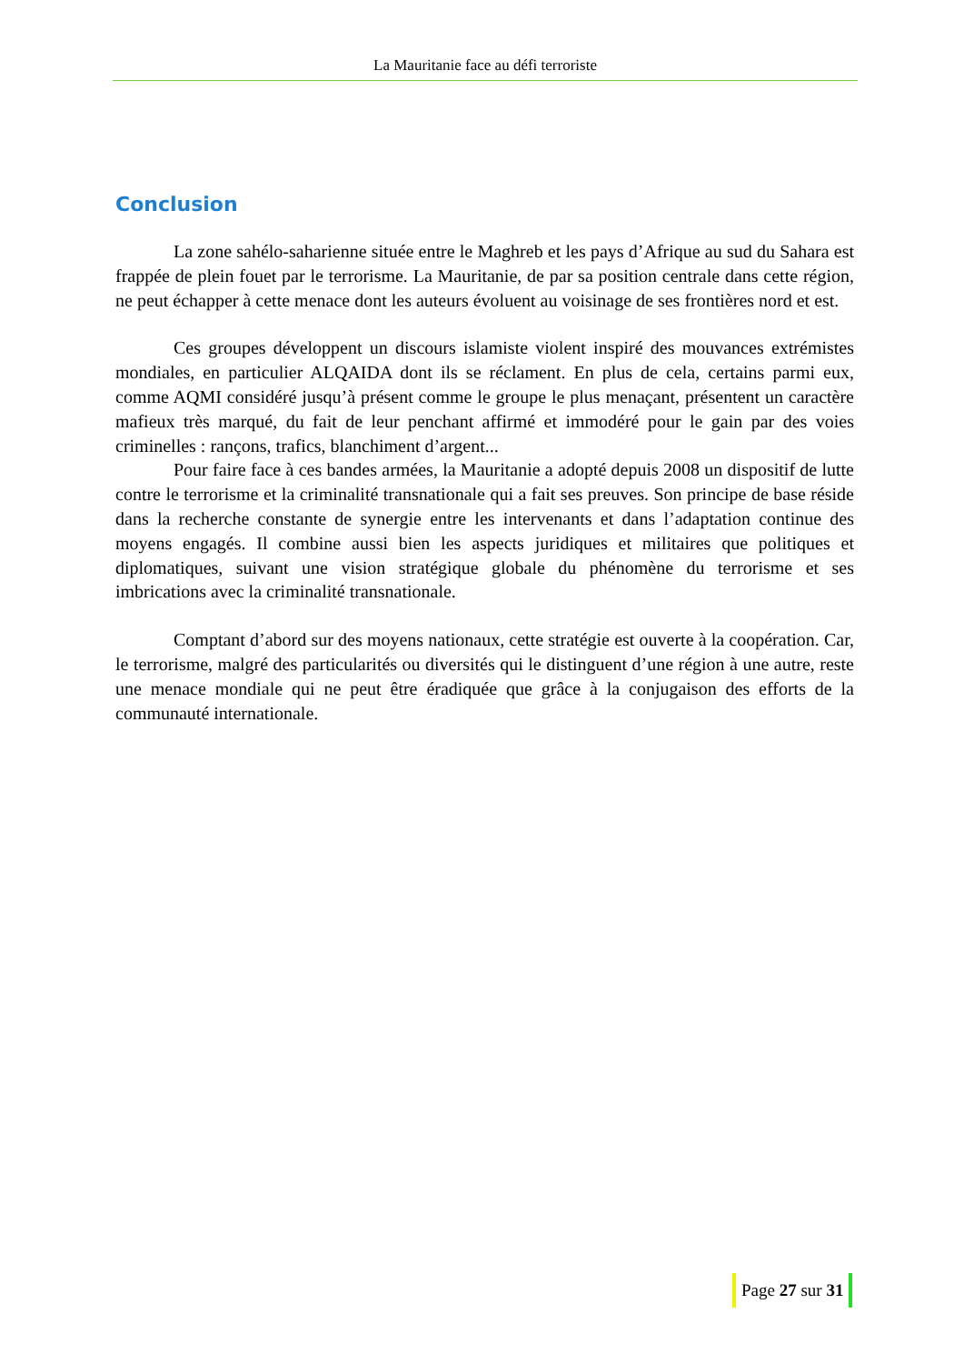La Mauritanie face au défi terroriste
Conclusion
La zone sahélo-saharienne située entre le Maghreb et les pays d’Afrique au sud du Sahara est frappée de plein fouet par le terrorisme. La Mauritanie, de par sa position centrale dans cette région, ne peut échapper à cette menace dont les auteurs évoluent au voisinage de ses frontières nord et est.
Ces groupes développent un discours islamiste violent inspiré des mouvances extrémistes mondiales, en particulier ALQAIDA dont ils se réclament. En plus de cela, certains parmi eux, comme AQMI considéré jusqu’à présent comme le groupe le plus menaçant, présentent un caractère mafieux très marqué, du fait de leur penchant affirmé et immodéré pour le gain par des voies criminelles : rançons, trafics, blanchiment d’argent...
Pour faire face à ces bandes armées, la Mauritanie a adopté depuis 2008 un dispositif de lutte contre le terrorisme et la criminalité transnationale qui a fait ses preuves. Son principe de base réside dans la recherche constante de synergie entre les intervenants et dans l’adaptation continue des moyens engagés. Il combine aussi bien les aspects juridiques et militaires que politiques et diplomatiques, suivant une vision stratégique globale du phénomène du terrorisme et ses imbrications avec la criminalité transnationale.
Comptant d’abord sur des moyens nationaux, cette stratégie est ouverte à la coopération. Car, le terrorisme, malgré des particularités ou diversités qui le distinguent d’une région à une autre, reste une menace mondiale qui ne peut être éradiquée que grâce à la conjugaison des efforts de la communauté internationale.
Page 27 sur 31